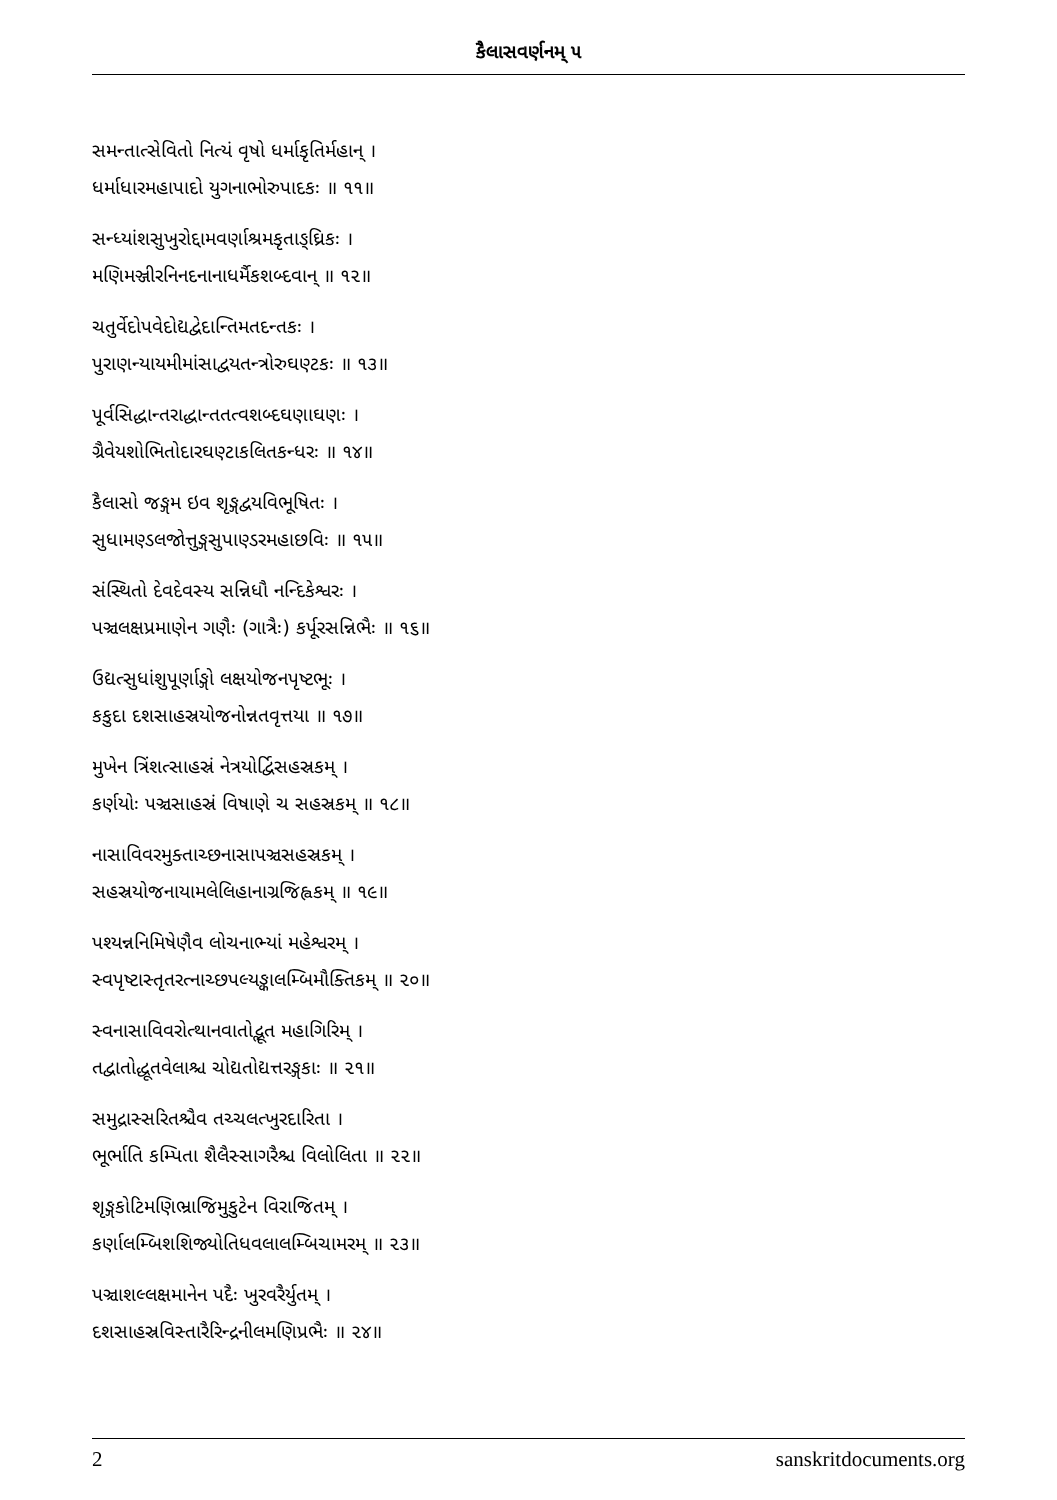કૈલાસવર્ણનમ્ ૫
સમન્તાત્સેવિતો નિત્યં વૃષો ધર્માકૃતિર્મહાન્ ।
ધર્માધારમહાપાદો યુગનાભોરુપાદકઃ ॥ ૧૧॥
સન્ધ્યાંશસુખુરોદ્દામવર્ણાશ્રમકૃતાઙ્ઘ્રિકઃ ।
મણિમઞ્જીરનિનદનાનાધર્મૈકશબ્દવાન્ ॥ ૧૨॥
ચતુર્વેદોપવેદોદ્યદ્વેદાન્તિમતદન્તકઃ ।
પુરાણન્યાયમીમાંસાદ્વયતન્ત્રોરુઘણ્ટકઃ ॥ ૧૩॥
પૂર્વસિદ્ધાન્તરાદ્ધાન્તતત્વશબ્દઘણાઘણઃ ।
ગ્રૈવેયશોભિતોદારઘણ્ટાકલિતકન્ધરઃ ॥ ૧૪॥
કૈલાસો જઙ્ગમ ઇવ શૃઙ્ગદ્વયવિભૂષિતઃ ।
સુધામણ્ડલજોત્તુઙ્ગસુપાણ્ડરમહાછવિઃ ॥ ૧૫॥
સંસ્થિતો દેવદેવસ્ય સન્નિધૌ નન્દિકેશ્વરઃ ।
પઞ્ચલક્ષપ્રમાણેન ગણૈઃ (ગાત્રૈઃ) કર્પૂરસન્નિભૈઃ ॥ ૧૬॥
ઉદ્યત્સુધાંશુપૂર્ણાઙ્ગો લક્ષયોજનપૃષ્ટભૂઃ ।
કકુદા દશસાહસ્રયોજનોન્નતવૃત્તયા ॥ ૧૭॥
મુખેન ત્રિંશત્સાહસ્રં નેત્રયોર્દ્વિસહસ્રકમ્ ।
કર્ણયોઃ પઞ્ચસાહસ્રં વિષાણે ચ સહસ્રકમ્ ॥ ૧૮॥
નાસાવિવરમુક્તાચ્છનાસાપઞ્ચસહસ્રકમ્ ।
સહસ્રયોજનાયામલેલિહાનાગ્રજિહ્વકમ્ ॥ ૧૯॥
પશ્યન્નનિમિષેણૈવ લોચનાભ્યાં મહેશ્વરમ્ ।
સ્વપૃષ્ટાસ્તૃતરત્નાચ્છપલ્યઙ્કાલમ્બિમૌક્તિકમ્ ॥ ૨૦॥
સ્વનાસાવિવરોત્થાનવાતોદ્ભૂત મહાગિરિમ્ ।
તદ્વાતોદ્ધૂતવેલાશ્ચ ચોદ્યતોદ્યત્તરઙ્ગકાઃ ॥ ૨૧॥
સમુદ્રાસ્સરિતશ્ચૈવ તચ્ચલત્ખુરદારિતા ।
ભૂર્ભાતિ કમ્પિતા શૈલૈસ્સાગરૈશ્ચ વિલોલિતા ॥ ૨૨॥
શૃઙ્ગકોટિમણિભ્રાજિમુકુટેન વિરાજિતમ્ ।
કર્ણાલમ્બિશશિજ્યોતિધવલાલમ્બિચામરમ્ ॥ ૨૩॥
પઞ્ચાશલ્લક્ષમાનેન પદૈઃ ખુરવરૈર્યુતમ્ ।
દશસાહસ્રવિસ્તારૈરિન્દ્રનીલમણિપ્રભૈઃ ॥ ૨૪॥
2 sanskritdocuments.org